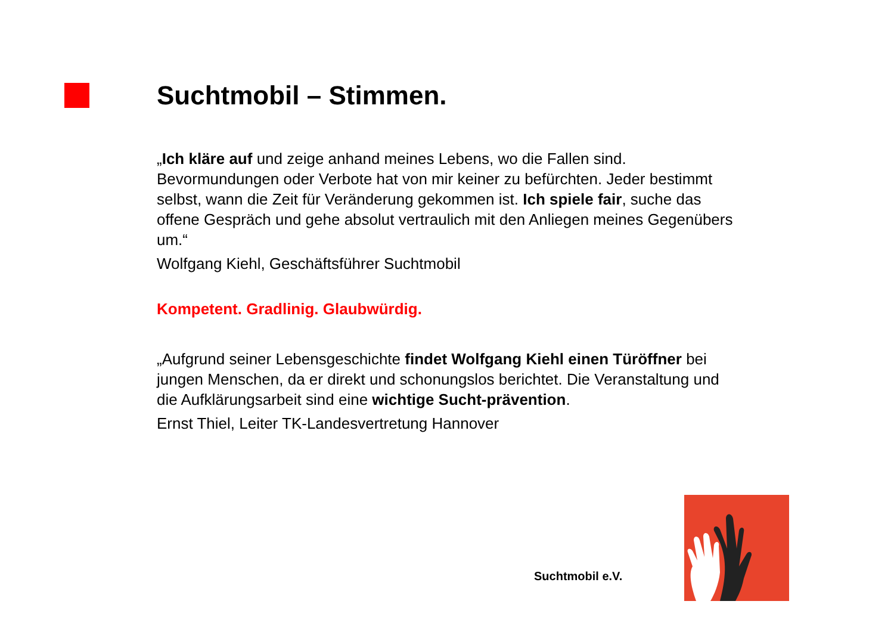Suchtmobil – Stimmen.
„Ich kläre auf und zeige anhand meines Lebens, wo die Fallen sind. Bevormundungen oder Verbote hat von mir keiner zu befürchten. Jeder bestimmt selbst, wann die Zeit für Veränderung gekommen ist. Ich spiele fair, suche das offene Gespräch und gehe absolut vertraulich mit den Anliegen meines Gegenübers um.“
Wolfgang Kiehl, Geschäftsführer Suchtmobil
Kompetent. Gradlinig. Glaubwürdig.
„Aufgrund seiner Lebensgeschichte findet Wolfgang Kiehl einen Türöffner bei jungen Menschen, da er direkt und schonungslos berichtet. Die Veranstaltung und die Aufklärungsarbeit sind eine wichtige Sucht-prävention.
Ernst Thiel, Leiter TK-Landesvertretung Hannover
Suchtmobil e.V.